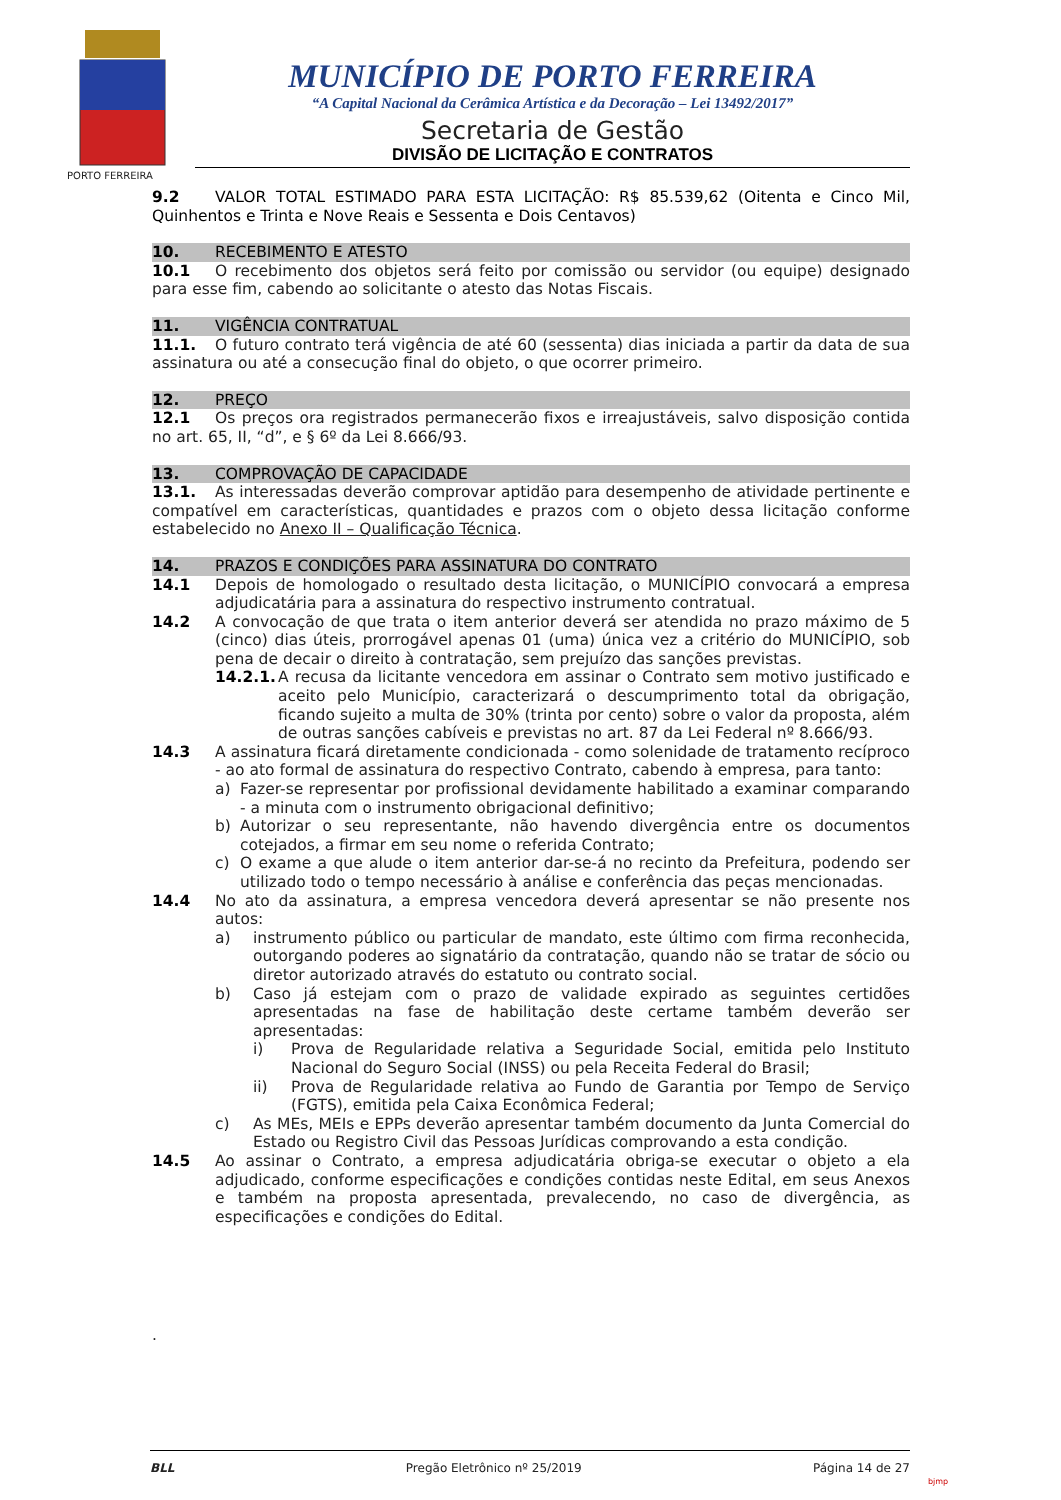MUNICÍPIO DE PORTO FERREIRA
“A Capital Nacional da Cerâmica Artística e da Decoração – Lei 13492/2017”
Secretaria de Gestão
DIVISÃO DE LICITAÇÃO E CONTRATOS
PORTO FERREIRA
9.2 VALOR TOTAL ESTIMADO PARA ESTA LICITAÇÃO: R$ 85.539,62 (Oitenta e Cinco Mil, Quinhentos e Trinta e Nove Reais e Sessenta e Dois Centavos)
10. RECEBIMENTO E ATESTO
10.1 O recebimento dos objetos será feito por comissão ou servidor (ou equipe) designado para esse fim, cabendo ao solicitante o atesto das Notas Fiscais.
11. VIGÊNCIA CONTRATUAL
11.1. O futuro contrato terá vigência de até 60 (sessenta) dias iniciada a partir da data de sua assinatura ou até a consecução final do objeto, o que ocorrer primeiro.
12. PREÇO
12.1 Os preços ora registrados permanecerão fixos e irreajustáveis, salvo disposição contida no art. 65, II, “d”, e § 6º da Lei 8.666/93.
13. COMPROVAÇÃO DE CAPACIDADE
13.1. As interessadas deverão comprovar aptidão para desempenho de atividade pertinente e compatível em características, quantidades e prazos com o objeto dessa licitação conforme estabelecido no Anexo II – Qualificação Técnica.
14. PRAZOS E CONDIÇÕES PARA ASSINATURA DO CONTRATO
14.1 Depois de homologado o resultado desta licitação, o MUNICÍPIO convocará a empresa adjudicatária para a assinatura do respectivo instrumento contratual.
14.2 A convocação de que trata o item anterior deverá ser atendida no prazo máximo de 5 (cinco) dias úteis, prorrogável apenas 01 (uma) única vez a critério do MUNICÍPIO, sob pena de decair o direito à contratação, sem prejuízo das sanções previstas.
14.2.1.
A recusa da licitante vencedora em assinar o Contrato sem motivo justificado e aceito pelo Município, caracterizará o descumprimento total da obrigação, ficando sujeito a multa de 30% (trinta por cento) sobre o valor da proposta, além de outras sanções cabíveis e previstas no art. 87 da Lei Federal nº 8.666/93.
14.3 A assinatura ficará diretamente condicionada - como solenidade de tratamento recíproco - ao ato formal de assinatura do respectivo Contrato, cabendo à empresa, para tanto:
a) Fazer-se representar por profissional devidamente habilitado a examinar comparando - a minuta com o instrumento obrigacional definitivo;
b) Autorizar o seu representante, não havendo divergência entre os documentos cotejados, a firmar em seu nome o referida Contrato;
c) O exame a que alude o item anterior dar-se-á no recinto da Prefeitura, podendo ser utilizado todo o tempo necessário à análise e conferência das peças mencionadas.
14.4 No ato da assinatura, a empresa vencedora deverá apresentar se não presente nos autos:
a) instrumento público ou particular de mandato, este último com firma reconhecida, outorgando poderes ao signatário da contratação, quando não se tratar de sócio ou diretor autorizado através do estatuto ou contrato social.
b) Caso já estejam com o prazo de validade expirado as seguintes certidões apresentadas na fase de habilitação deste certame também deverão ser apresentadas:
i) Prova de Regularidade relativa a Seguridade Social, emitida pelo Instituto Nacional do Seguro Social (INSS) ou pela Receita Federal do Brasil;
ii) Prova de Regularidade relativa ao Fundo de Garantia por Tempo de Serviço (FGTS), emitida pela Caixa Econômica Federal;
c) As MEs, MEIs e EPPs deverão apresentar também documento da Junta Comercial do Estado ou Registro Civil das Pessoas Jurídicas comprovando a esta condição.
14.5 Ao assinar o Contrato, a empresa adjudicatária obriga-se executar o objeto a ela adjudicado, conforme especificações e condições contidas neste Edital, em seus Anexos e também na proposta apresentada, prevalecendo, no caso de divergência, as especificações e condições do Edital.
.
BLL Pregão Eletrônico nº 25/2019 Página 14 de 27
bjmp